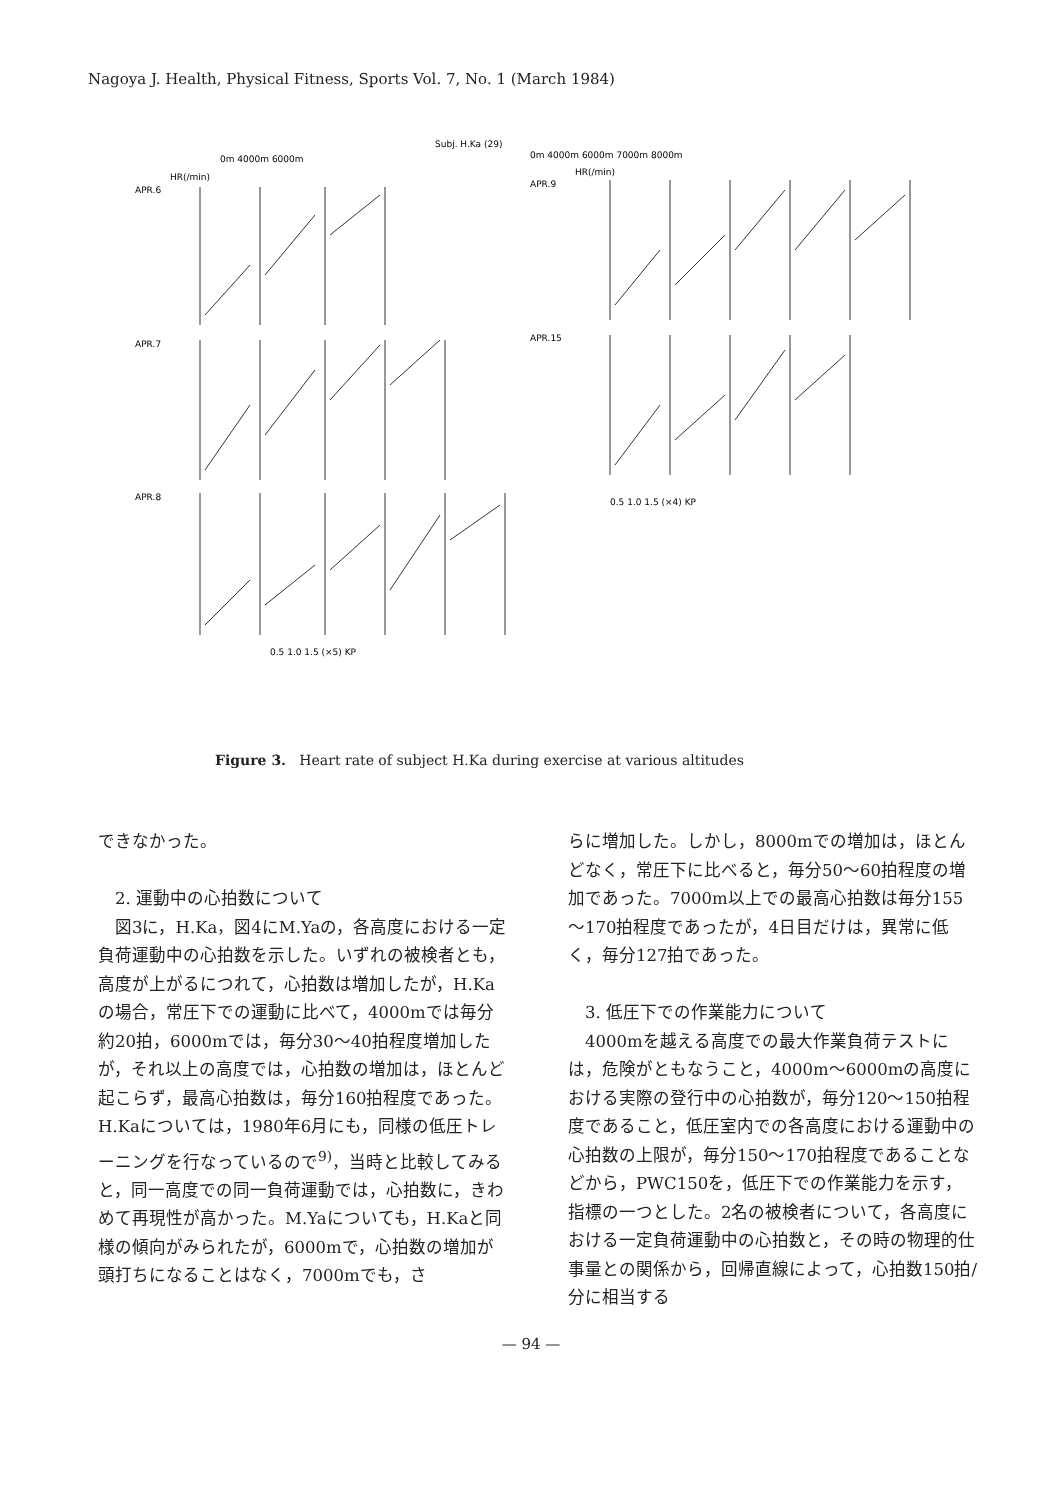Nagoya J. Health, Physical Fitness, Sports Vol. 7, No. 1 (March 1984)
Subj. H.Ka (29)
0m 4000m 6000m
HR(/min)
APR.6
APR.7
APR.8
0m 4000m 6000m 7000m 8000m
HR(/min)
APR.9
APR.15
0.5 1.0 1.5 (×5) KP
0.5 1.0 1.5 (×4) KP
Figure 3. Heart rate of subject H.Ka during exercise at various altitudes
できなかった。
　2. 運動中の心拍数について
　図3に，H.Ka，図4にM.Yaの，各高度における一定負荷運動中の心拍数を示した。いずれの被検者とも，高度が上がるにつれて，心拍数は増加したが，H.Kaの場合，常圧下での運動に比べて，4000mでは毎分約20拍，6000mでは，毎分30～40拍程度増加したが，それ以上の高度では，心拍数の増加は，ほとんど起こらず，最高心拍数は，毎分160拍程度であった。H.Kaについては，1980年6月にも，同様の低圧トレーニングを行なっているので<sup>9)</sup>，当時と比較してみると，同一高度での同一負荷運動では，心拍数に，きわめて再現性が高かった。M.Yaについても，H.Kaと同様の傾向がみられたが，6000mで，心拍数の増加が頭打ちになることはなく，7000mでも，さ
らに増加した。しかし，8000mでの増加は，ほとんどなく，常圧下に比べると，毎分50～60拍程度の増加であった。7000m以上での最高心拍数は毎分155～170拍程度であったが，4日目だけは，異常に低く，毎分127拍であった。
　3. 低圧下での作業能力について
　4000mを越える高度での最大作業負荷テストには，危険がともなうこと，4000m～6000mの高度における実際の登行中の心拍数が，毎分120～150拍程度であること，低圧室内での各高度における運動中の心拍数の上限が，毎分150～170拍程度であることなどから，PWC150を，低圧下での作業能力を示す，指標の一つとした。2名の被検者について，各高度における一定負荷運動中の心拍数と，その時の物理的仕事量との関係から，回帰直線によって，心拍数150拍/分に相当する
— 94 —